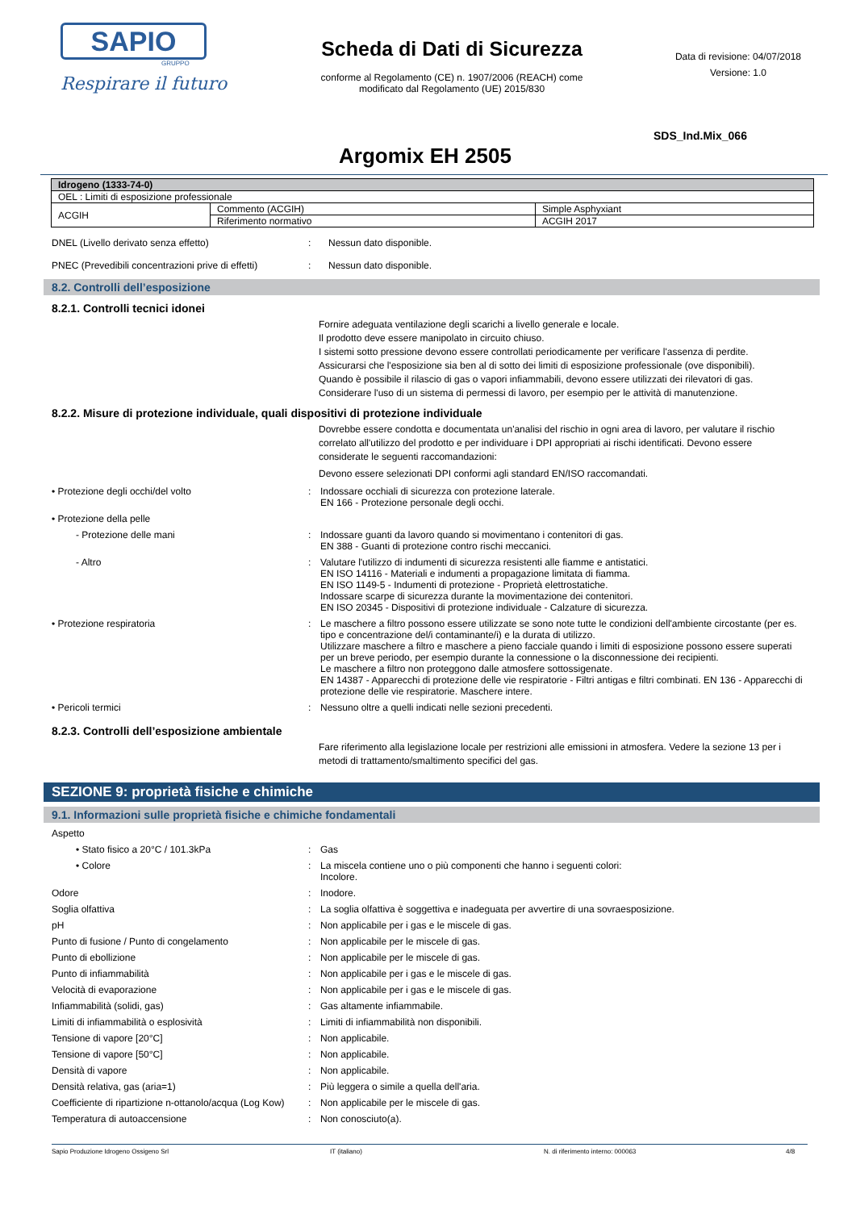SAPIO
GRUPPO
Respirare il futuro
Scheda di Dati di Sicurezza
conforme al Regolamento (CE) n. 1907/2006 (REACH) come
modificato dal Regolamento (UE) 2015/830
Data di revisione: 04/07/2018
Versione: 1.0
SDS_Ind.Mix_066
Argomix EH 2505
| Idrogeno (1333-74-0) | | |
| OEL : Limiti di esposizione professionale | | |
| ACGIH | Commento (ACGIH) | Simple Asphyxiant |
| | Riferimento normativo | ACGIH 2017 |
DNEL (Livello derivato senza effetto) : Nessun dato disponible.
PNEC (Prevedibili concentrazioni prive di effetti)
: Nessun dato disponible.
8.2. Controlli dell’esposizione
8.2.1. Controlli tecnici idonei
Fornire adeguata ventilazione degli scarichi a livello generale e locale.
Il prodotto deve essere manipolato in circuito chiuso.
I sistemi sotto pressione devono essere controllati periodicamente per verificare l'assenza di perdite.
Assicurarsi che l'esposizione sia ben al di sotto dei limiti di esposizione professionale (ove disponibili).
Quando è possibile il rilascio di gas o vapori infiammabili, devono essere utilizzati dei rilevatori di gas.
Considerare l'uso di un sistema di permessi di lavoro, per esempio per le attività di manutenzione.
8.2.2. Misure di protezione individuale, quali dispositivi di protezione individuale
Dovrebbe essere condotta e documentata un'analisi del rischio in ogni area di lavoro, per valutare il rischio correlato all'utilizzo del prodotto e per individuare i DPI appropriati ai rischi identificati. Devono essere considerate le seguenti raccomandazioni:
Devono essere selezionati DPI conformi agli standard EN/ISO raccomandati.
• Protezione degli occhi/del volto : Indossare occhiali di sicurezza con protezione laterale.
EN 166 - Protezione personale degli occhi.
• Protezione della pelle
- Protezione delle mani : Indossare guanti da lavoro quando si movimentano i contenitori di gas.
EN 388 - Guanti di protezione contro rischi meccanici.
- Altro : Valutare l'utilizzo di indumenti di sicurezza resistenti alle fiamme e antistatici.
EN ISO 14116 - Materiali e indumenti a propagazione limitata di fiamma.
EN ISO 1149-5 - Indumenti di protezione - Proprietà elettrostatiche.
Indossare scarpe di sicurezza durante la movimentazione dei contenitori.
EN ISO 20345 - Dispositivi di protezione individuale - Calzature di sicurezza.
• Protezione respiratoria : Le maschere a filtro possono essere utilizzate se sono note tutte le condizioni dell'ambiente circostante (per es. tipo e concentrazione del/i contaminante/i) e la durata di utilizzo.
Utilizzare maschere a filtro e maschere a pieno facciale quando i limiti di esposizione possono essere superati per un breve periodo, per esempio durante la connessione o la disconnessione dei recipienti.
Le maschere a filtro non proteggono dalle atmosfere sottossigenate.
EN 14387 - Apparecchi di protezione delle vie respiratorie - Filtri antigas e filtri combinati. EN 136 - Apparecchi di protezione delle vie respiratorie. Maschere intere.
• Pericoli termici : Nessuno oltre a quelli indicati nelle sezioni precedenti.
8.2.3. Controlli dell’esposizione ambientale
Fare riferimento alla legislazione locale per restrizioni alle emissioni in atmosfera. Vedere la sezione 13 per i metodi di trattamento/smaltimento specifici del gas.
SEZIONE 9: proprietà fisiche e chimiche
9.1. Informazioni sulle proprietà fisiche e chimiche fondamentali
Aspetto
• Stato fisico a 20°C / 101.3kPa : Gas
• Colore : La miscela contiene uno o più componenti che hanno i seguenti colori:
Incolore.
Odore : Inodore.
Soglia olfattiva : La soglia olfattiva è soggettiva e inadeguata per avvertire di una sovraesposizione.
pH : Non applicabile per i gas e le miscele di gas.
Punto di fusione / Punto di congelamento : Non applicabile per le miscele di gas.
Punto di ebollizione : Non applicabile per le miscele di gas.
Punto di infiammabilità : Non applicabile per i gas e le miscele di gas.
Velocità di evaporazione : Non applicabile per i gas e le miscele di gas.
Infiammabilità (solidi, gas) : Gas altamente infiammabile.
Limiti di infiammabilità o esplosività : Limiti di infiammabilità non disponibili.
Tensione di vapore [20°C] : Non applicabile.
Tensione di vapore [50°C] : Non applicabile.
Densità di vapore : Non applicabile.
Densità relativa, gas (aria=1) : Più leggera o simile a quella dell'aria.
Coefficiente di ripartizione n-ottanolo/acqua (Log Kow)
: Non applicabile per le miscele di gas.
Temperatura di autoaccensione : Non conosciuto(a).
Sapio Produzione Idrogeno Ossigeno Srl IT (italiano) N. di riferimento interno: 000063 4/8